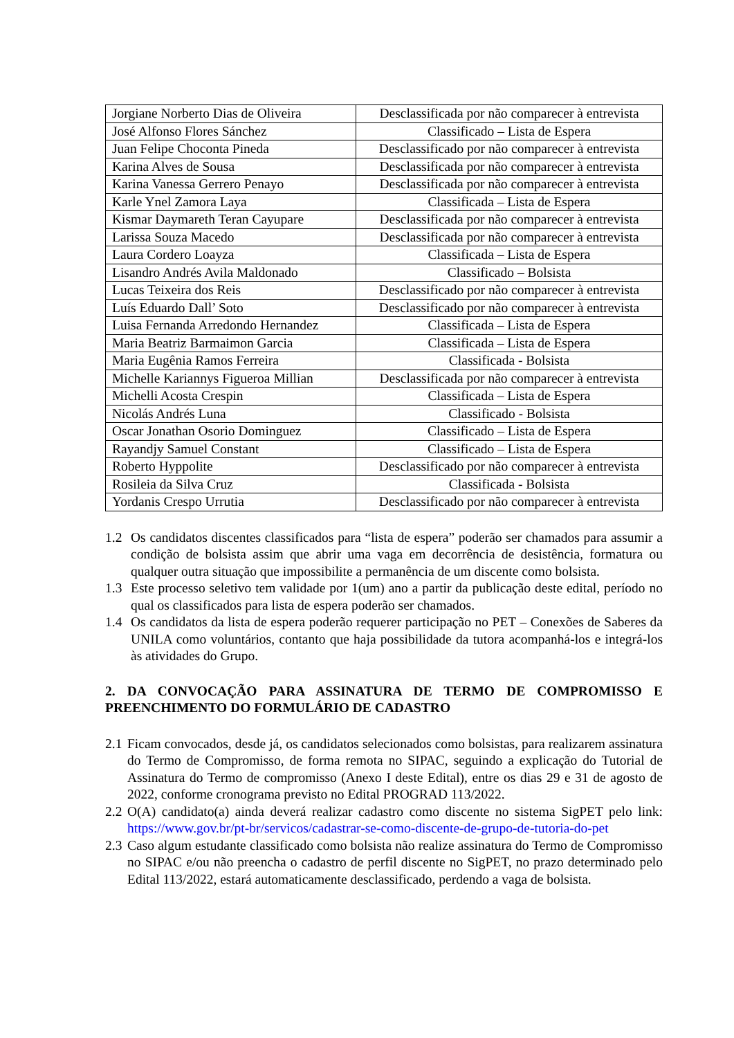| Jorgiane Norberto Dias de Oliveira | Desclassificada por não comparecer à entrevista |
| José Alfonso Flores Sánchez | Classificado – Lista de Espera |
| Juan Felipe Choconta Pineda | Desclassificado por não comparecer à entrevista |
| Karina Alves de Sousa | Desclassificada por não comparecer à entrevista |
| Karina Vanessa Gerrero Penayo | Desclassificada por não comparecer à entrevista |
| Karle Ynel Zamora Laya | Classificada – Lista de Espera |
| Kismar Daymareth Teran Cayupare | Desclassificada por não comparecer à entrevista |
| Larissa Souza Macedo | Desclassificada por não comparecer à entrevista |
| Laura Cordero Loayza | Classificada – Lista de Espera |
| Lisandro Andrés Avila Maldonado | Classificado – Bolsista |
| Lucas Teixeira dos Reis | Desclassificado por não comparecer à entrevista |
| Luís Eduardo Dall’ Soto | Desclassificado por não comparecer à entrevista |
| Luisa Fernanda Arredondo Hernandez | Classificada – Lista de Espera |
| Maria Beatriz Barmaimon Garcia | Classificada – Lista de Espera |
| Maria Eugênia Ramos Ferreira | Classificada - Bolsista |
| Michelle Kariannys Figueroa Millian | Desclassificada por não comparecer à entrevista |
| Michelli Acosta Crespin | Classificada – Lista de Espera |
| Nicolás Andrés Luna | Classificado - Bolsista |
| Oscar Jonathan Osorio Dominguez | Classificado – Lista de Espera |
| Rayandjy Samuel Constant | Classificado – Lista de Espera |
| Roberto Hyppolite | Desclassificado por não comparecer à entrevista |
| Rosileia da Silva Cruz | Classificada - Bolsista |
| Yordanis Crespo Urrutia | Desclassificado por não comparecer à entrevista |
1.2 Os candidatos discentes classificados para “lista de espera” poderão ser chamados para assumir a condição de bolsista assim que abrir uma vaga em decorrência de desistência, formatura ou qualquer outra situação que impossibilite a permanência de um discente como bolsista.
1.3 Este processo seletivo tem validade por 1(um) ano a partir da publicação deste edital, período no qual os classificados para lista de espera poderão ser chamados.
1.4 Os candidatos da lista de espera poderão requerer participação no PET – Conexões de Saberes da UNILA como voluntários, contanto que haja possibilidade da tutora acompanhá-los e integrá-los às atividades do Grupo.
2. DA CONVOCAÇÃO PARA ASSINATURA DE TERMO DE COMPROMISSO E PREENCHIMENTO DO FORMULÁRIO DE CADASTRO
2.1 Ficam convocados, desde já, os candidatos selecionados como bolsistas, para realizarem assinatura do Termo de Compromisso, de forma remota no SIPAC, seguindo a explicação do Tutorial de Assinatura do Termo de compromisso (Anexo I deste Edital), entre os dias 29 e 31 de agosto de 2022, conforme cronograma previsto no Edital PROGRAD 113/2022.
2.2 O(A) candidato(a) ainda deverá realizar cadastro como discente no sistema SigPET pelo link: https://www.gov.br/pt-br/servicos/cadastrar-se-como-discente-de-grupo-de-tutoria-do-pet
2.3 Caso algum estudante classificado como bolsista não realize assinatura do Termo de Compromisso no SIPAC e/ou não preencha o cadastro de perfil discente no SigPET, no prazo determinado pelo Edital 113/2022, estará automaticamente desclassificado, perdendo a vaga de bolsista.